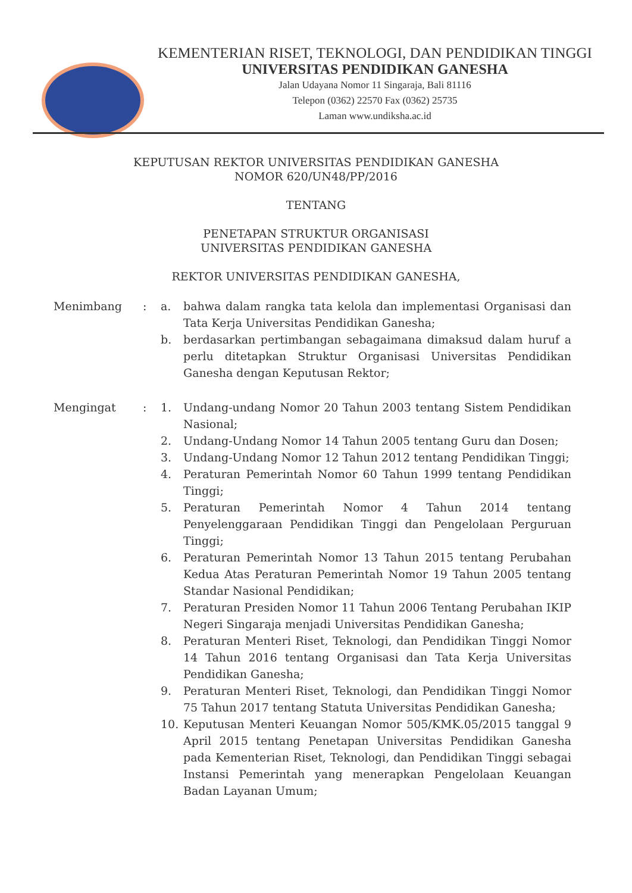KEMENTERIAN RISET, TEKNOLOGI, DAN PENDIDIKAN TINGGI
UNIVERSITAS PENDIDIKAN GANESHA
Jalan Udayana Nomor 11 Singaraja, Bali 81116
Telepon (0362) 22570 Fax (0362) 25735
Laman www.undiksha.ac.id
KEPUTUSAN REKTOR UNIVERSITAS PENDIDIKAN GANESHA
NOMOR 620/UN48/PP/2016
TENTANG
PENETAPAN STRUKTUR ORGANISASI
UNIVERSITAS PENDIDIKAN GANESHA
REKTOR UNIVERSITAS PENDIDIKAN GANESHA,
Menimbang : a. bahwa dalam rangka tata kelola dan implementasi Organisasi dan Tata Kerja Universitas Pendidikan Ganesha;
b. berdasarkan pertimbangan sebagaimana dimaksud dalam huruf a perlu ditetapkan Struktur Organisasi Universitas Pendidikan Ganesha dengan Keputusan Rektor;
Mengingat : 1. Undang-undang Nomor 20 Tahun 2003 tentang Sistem Pendidikan Nasional;
2. Undang-Undang Nomor 14 Tahun 2005 tentang Guru dan Dosen;
3. Undang-Undang Nomor 12 Tahun 2012 tentang Pendidikan Tinggi;
4. Peraturan Pemerintah Nomor 60 Tahun 1999 tentang Pendidikan Tinggi;
5. Peraturan Pemerintah Nomor 4 Tahun 2014 tentang Penyelenggaraan Pendidikan Tinggi dan Pengelolaan Perguruan Tinggi;
6. Peraturan Pemerintah Nomor 13 Tahun 2015 tentang Perubahan Kedua Atas Peraturan Pemerintah Nomor 19 Tahun 2005 tentang Standar Nasional Pendidikan;
7. Peraturan Presiden Nomor 11 Tahun 2006 Tentang Perubahan IKIP Negeri Singaraja menjadi Universitas Pendidikan Ganesha;
8. Peraturan Menteri Riset, Teknologi, dan Pendidikan Tinggi Nomor 14 Tahun 2016 tentang Organisasi dan Tata Kerja Universitas Pendidikan Ganesha;
9. Peraturan Menteri Riset, Teknologi, dan Pendidikan Tinggi Nomor 75 Tahun 2017 tentang Statuta Universitas Pendidikan Ganesha;
10. Keputusan Menteri Keuangan Nomor 505/KMK.05/2015 tanggal 9 April 2015 tentang Penetapan Universitas Pendidikan Ganesha pada Kementerian Riset, Teknologi, dan Pendidikan Tinggi sebagai Instansi Pemerintah yang menerapkan Pengelolaan Keuangan Badan Layanan Umum;